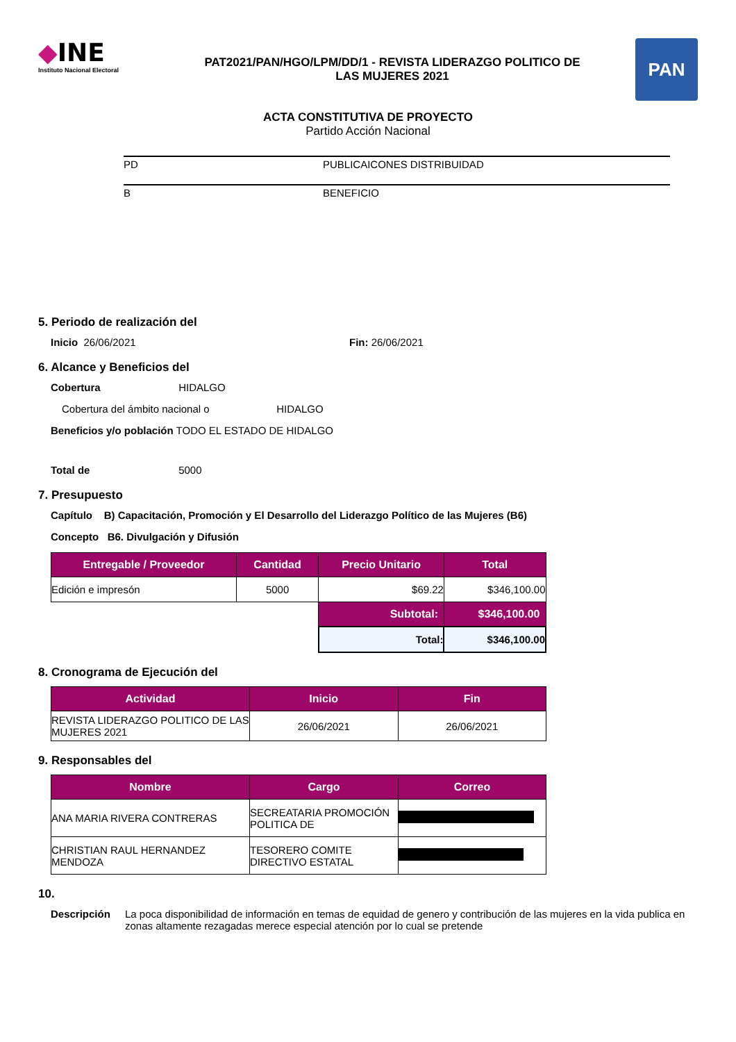◆INE
Instituto Nacional Electoral
PAT2021/PAN/HGO/LPM/DD/1 - REVISTA LIDERAZGO POLITICO DE
LAS MUJERES 2021
PAN
ACTA CONSTITUTIVA DE PROYECTO
Partido Acción Nacional
PD PUBLICAICONES DISTRIBUIDAD
B BENEFICIO
5. Periodo de realización del
Inicio 26/06/2021 Fin: 26/06/2021
6. Alcance y Beneficios del
Cobertura HIDALGO
Cobertura del ámbito nacional o HIDALGO
Beneficios y/o población TODO EL ESTADO DE HIDALGO
Total de 5000
7. Presupuesto
Capítulo B) Capacitación, Promoción y El Desarrollo del Liderazgo Político de las Mujeres (B6)
Concepto B6. Divulgación y Difusión
| Entregable / Proveedor | Cantidad | Precio Unitario | Total |
| --- | --- | --- | --- |
| Edición e impresón | 5000 | $69.22 | $346,100.00 |
| | | Subtotal: | $346,100.00 |
| | | Total: | $346,100.00 |
8. Cronograma de Ejecución del
| Actividad | Inicio | Fin |
| --- | --- | --- |
| REVISTA LIDERAZGO POLITICO DE LAS MUJERES 2021 | 26/06/2021 | 26/06/2021 |
9. Responsables del
| Nombre | Cargo | Correo |
| --- | --- | --- |
| ANA MARIA RIVERA CONTRERAS | SECREATARIA PROMOCIÓN POLITICA DE | |
| CHRISTIAN RAUL HERNANDEZ MENDOZA | TESORERO COMITE DIRECTIVO ESTATAL | |
10.
Descripción La poca disponibilidad de información en temas de equidad de genero y contribución de las mujeres en la vida publica en zonas altamente rezagadas merece especial atención por lo cual se pretende